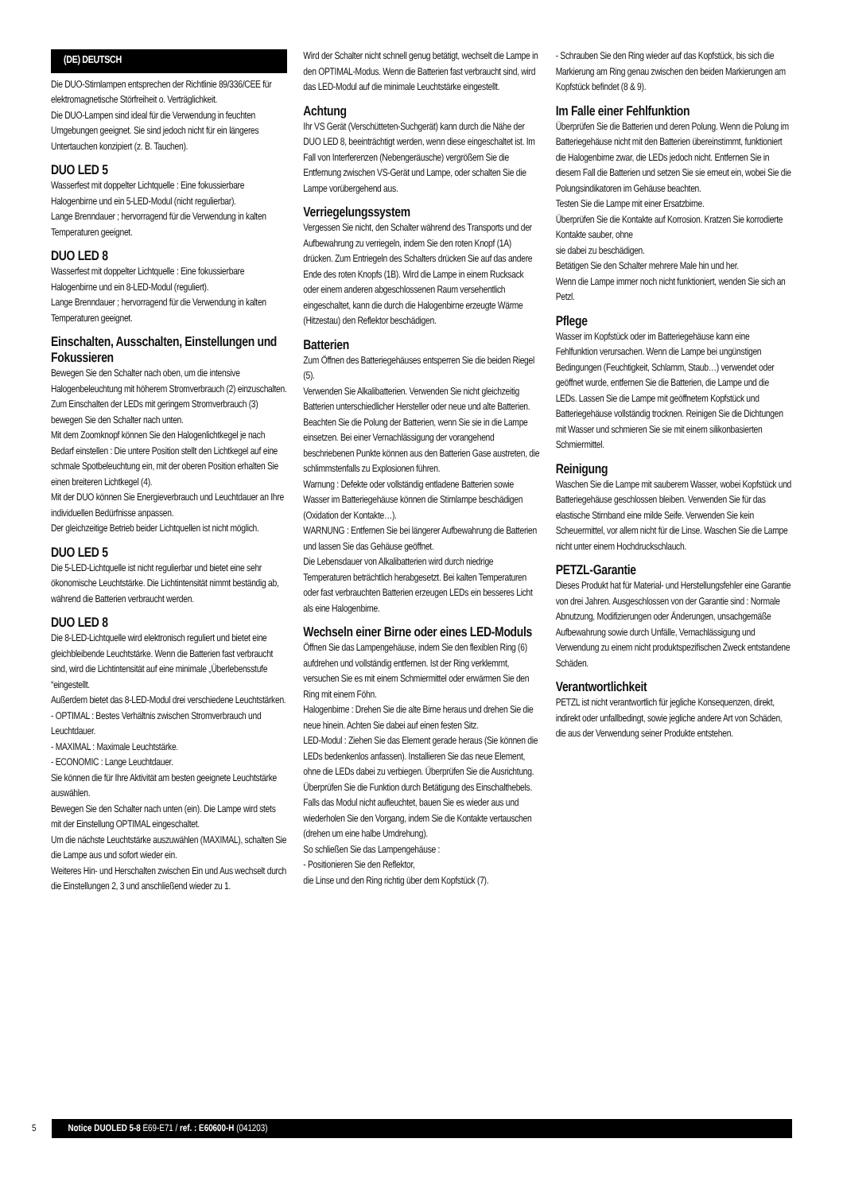(DE) DEUTSCH
Die DUO-Stirnlampen entsprechen der Richtlinie 89/336/CEE für elektromagnetische Störfreiheit o. Verträglichkeit.
Die DUO-Lampen sind ideal für die Verwendung in feuchten Umgebungen geeignet. Sie sind jedoch nicht für ein längeres Untertauchen konzipiert (z. B. Tauchen).
DUO LED 5
Wasserfest mit doppelter Lichtquelle : Eine fokussierbare Halogenbirne und ein 5-LED-Modul (nicht regulierbar).
Lange Brenndauer ; hervorragend für die Verwendung in kalten Temperaturen geeignet.
DUO LED 8
Wasserfest mit doppelter Lichtquelle : Eine fokussierbare Halogenbirne und ein 8-LED-Modul (reguliert).
Lange Brenndauer ; hervorragend für die Verwendung in kalten Temperaturen geeignet.
Einschalten, Ausschalten, Einstellungen und Fokussieren
Bewegen Sie den Schalter nach oben, um die intensive Halogenbeleuchtung mit höherem Stromverbrauch (2) einzuschalten.
Zum Einschalten der LEDs mit geringem Stromverbrauch (3) bewegen Sie den Schalter nach unten.
Mit dem Zoomknopf können Sie den Halogenlichtkegel je nach Bedarf einstellen : Die untere Position stellt den Lichtkegel auf eine schmale Spotbeleuchtung ein, mit der oberen Position erhalten Sie einen breiteren Lichtkegel (4).
Mit der DUO können Sie Energieverbrauch und Leuchtdauer an Ihre individuellen Bedürfnisse anpassen.
Der gleichzeitige Betrieb beider Lichtquellen ist nicht möglich.
DUO LED 5
Die 5-LED-Lichtquelle ist nicht regulierbar und bietet eine sehr ökonomische Leuchtstärke. Die Lichtintensität nimmt beständig ab, während die Batterien verbraucht werden.
DUO LED 8
Die 8-LED-Lichtquelle wird elektronisch reguliert und bietet eine gleichbleibende Leuchtstärke. Wenn die Batterien fast verbraucht sind, wird die Lichtintensität auf eine minimale „Überlebensstufe “eingestellt.
Außerdem bietet das 8-LED-Modul drei verschiedene Leuchtstärken.
- OPTIMAL : Bestes Verhältnis zwischen Stromverbrauch und Leuchtdauer.
- MAXIMAL : Maximale Leuchtstärke.
- ECONOMIC : Lange Leuchtdauer.
Sie können die für Ihre Aktivität am besten geeignete Leuchtstärke auswählen.
Bewegen Sie den Schalter nach unten (ein). Die Lampe wird stets mit der Einstellung OPTIMAL eingeschaltet.
Um die nächste Leuchtstärke auszuwählen (MAXIMAL), schalten Sie die Lampe aus und sofort wieder ein.
Weiteres Hin- und Herschalten zwischen Ein und Aus wechselt durch die Einstellungen 2, 3 und anschließend wieder zu 1.
Wird der Schalter nicht schnell genug betätigt, wechselt die Lampe in den OPTIMAL-Modus. Wenn die Batterien fast verbraucht sind, wird das LED-Modul auf die minimale Leuchtstärke eingestellt.
Achtung
Ihr VS Gerät (Verschütteten-Suchgerät) kann durch die Nähe der DUO LED 8, beeinträchtigt werden, wenn diese eingeschaltet ist. Im Fall von Interferenzen (Nebengeräusche) vergrößern Sie die Entfernung zwischen VS-Gerät und Lampe, oder schalten Sie die Lampe vorübergehend aus.
Verriegelungssystem
Vergessen Sie nicht, den Schalter während des Transports und der Aufbewahrung zu verriegeln, indem Sie den roten Knopf (1A) drücken. Zum Entriegeln des Schalters drücken Sie auf das andere Ende des roten Knopfs (1B). Wird die Lampe in einem Rucksack oder einem anderen abgeschlossenen Raum versehentlich eingeschaltet, kann die durch die Halogenbirne erzeugte Wärme (Hitzestau) den Reflektor beschädigen.
Batterien
Zum Öffnen des Batteriegehäuses entsperren Sie die beiden Riegel (5).
Verwenden Sie Alkalibatterien. Verwenden Sie nicht gleichzeitig Batterien unterschiedlicher Hersteller oder neue und alte Batterien.
Beachten Sie die Polung der Batterien, wenn Sie sie in die Lampe einsetzen. Bei einer Vernachlässigung der vorangehend beschriebenen Punkte können aus den Batterien Gase austreten, die schlimmstenfalls zu Explosionen führen.
Warnung : Defekte oder vollständig entladene Batterien sowie Wasser im Batteriegehäuse können die Stirnlampe beschädigen (Oxidation der Kontakte…).
WARNUNG : Entfernen Sie bei längerer Aufbewahrung die Batterien und lassen Sie das Gehäuse geöffnet.
Die Lebensdauer von Alkalibatterien wird durch niedrige Temperaturen beträchtlich herabgesetzt. Bei kalten Temperaturen oder fast verbrauchten Batterien erzeugen LEDs ein besseres Licht als eine Halogenbirne.
Wechseln einer Birne oder eines LED-Moduls
Öffnen Sie das Lampengehäuse, indem Sie den flexiblen Ring (6) aufdrehen und vollständig entfernen. Ist der Ring verklemmt, versuchen Sie es mit einem Schmiermittel oder erwärmen Sie den Ring mit einem Föhn.
Halogenbirne : Drehen Sie die alte Birne heraus und drehen Sie die neue hinein. Achten Sie dabei auf einen festen Sitz.
LED-Modul : Ziehen Sie das Element gerade heraus (Sie können die LEDs bedenkenlos anfassen). Installieren Sie das neue Element, ohne die LEDs dabei zu verbiegen. Überprüfen Sie die Ausrichtung. Überprüfen Sie die Funktion durch Betätigung des Einschalthebels. Falls das Modul nicht aufleuchtet, bauen Sie es wieder aus und wiederholen Sie den Vorgang, indem Sie die Kontakte vertauschen (drehen um eine halbe Umdrehung).
So schließen Sie das Lampengehäuse :
- Positionieren Sie den Reflektor,
die Linse und den Ring richtig über dem Kopfstück (7).
- Schrauben Sie den Ring wieder auf das Kopfstück, bis sich die Markierung am Ring genau zwischen den beiden Markierungen am Kopfstück befindet (8 & 9).
Im Falle einer Fehlfunktion
Überprüfen Sie die Batterien und deren Polung. Wenn die Polung im Batteriegehäuse nicht mit den Batterien übereinstimmt, funktioniert die Halogenbirne zwar, die LEDs jedoch nicht. Entfernen Sie in diesem Fall die Batterien und setzen Sie sie erneut ein, wobei Sie die Polungsindikatoren im Gehäuse beachten.
Testen Sie die Lampe mit einer Ersatzbirne.
Überprüfen Sie die Kontakte auf Korrosion. Kratzen Sie korrodierte Kontakte sauber, ohne
sie dabei zu beschädigen.
Betätigen Sie den Schalter mehrere Male hin und her.
Wenn die Lampe immer noch nicht funktioniert, wenden Sie sich an Petzl.
Pflege
Wasser im Kopfstück oder im Batteriegehäuse kann eine Fehlfunktion verursachen. Wenn die Lampe bei ungünstigen Bedingungen (Feuchtigkeit, Schlamm, Staub…) verwendet oder geöffnet wurde, entfernen Sie die Batterien, die Lampe und die LEDs. Lassen Sie die Lampe mit geöffnetem Kopfstück und Batteriegehäuse vollständig trocknen. Reinigen Sie die Dichtungen mit Wasser und schmieren Sie sie mit einem silikonbasierten Schmiermittel.
Reinigung
Waschen Sie die Lampe mit sauberem Wasser, wobei Kopfstück und Batteriegehäuse geschlossen bleiben. Verwenden Sie für das elastische Stirnband eine milde Seife. Verwenden Sie kein Scheuermittel, vor allem nicht für die Linse. Waschen Sie die Lampe nicht unter einem Hochdruckschlauch.
PETZL-Garantie
Dieses Produkt hat für Material- und Herstellungsfehler eine Garantie von drei Jahren. Ausgeschlossen von der Garantie sind : Normale Abnutzung, Modifizierungen oder Änderungen, unsachgemäße Aufbewahrung sowie durch Unfälle, Vernachlässigung und Verwendung zu einem nicht produktspezifischen Zweck entstandene Schäden.
Verantwortlichkeit
PETZL ist nicht verantwortlich für jegliche Konsequenzen, direkt, indirekt oder unfallbedingt, sowie jegliche andere Art von Schäden,
die aus der Verwendung seiner Produkte entstehen.
5
Notice DUOLED 5-8 E69-E71 / ref. : E60600-H (041203)